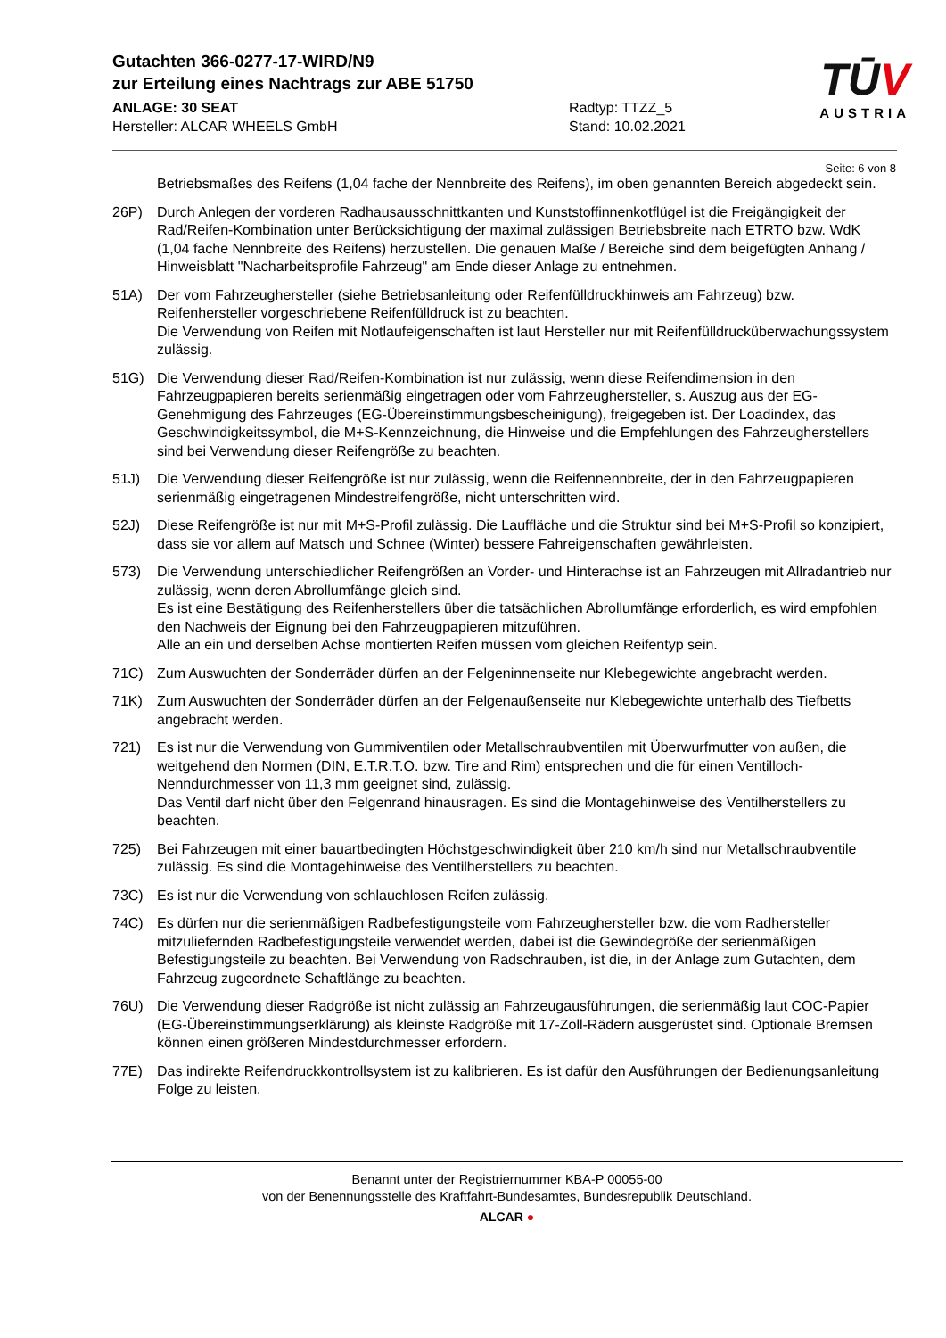Gutachten 366-0277-17-WIRD/N9
zur Erteilung eines Nachtrags zur ABE 51750
ANLAGE: 30 SEAT
Hersteller: ALCAR WHEELS GmbH
Radtyp: TTZZ_5
Stand: 10.02.2021
TŪV
AUSTRIA
Seite: 6 von 8
Betriebsmaßes des Reifens (1,04 fache der Nennbreite des Reifens), im oben genannten Bereich abgedeckt sein.
26P) Durch Anlegen der vorderen Radhausausschnittkanten und Kunststoffinnenkotflügel ist die Freigängigkeit der Rad/Reifen-Kombination unter Berücksichtigung der maximal zulässigen Betriebsbreite nach ETRTO bzw. WdK (1,04 fache Nennbreite des Reifens) herzustellen. Die genauen Maße / Bereiche sind dem beigefügten Anhang / Hinweisblatt "Nacharbeitsprofile Fahrzeug" am Ende dieser Anlage zu entnehmen.
51A) Der vom Fahrzeughersteller (siehe Betriebsanleitung oder Reifenfülldruckhinweis am Fahrzeug) bzw. Reifenhersteller vorgeschriebene Reifenfülldruck ist zu beachten.
Die Verwendung von Reifen mit Notlaufeigenschaften ist laut Hersteller nur mit Reifenfülldrucküberwachungssystem zulässig.
51G) Die Verwendung dieser Rad/Reifen-Kombination ist nur zulässig, wenn diese Reifendimension in den Fahrzeugpapieren bereits serienmäßig eingetragen oder vom Fahrzeughersteller, s. Auszug aus der EG-Genehmigung des Fahrzeuges (EG-Übereinstimmungsbescheinigung), freigegeben ist. Der Loadindex, das Geschwindigkeitssymbol, die M+S-Kennzeichnung, die Hinweise und die Empfehlungen des Fahrzeugherstellers sind bei Verwendung dieser Reifengröße zu beachten.
51J) Die Verwendung dieser Reifengröße ist nur zulässig, wenn die Reifennennbreite, der in den Fahrzeugpapieren serienmäßig eingetragenen Mindestreifengröße, nicht unterschritten wird.
52J) Diese Reifengröße ist nur mit M+S-Profil zulässig. Die Lauffläche und die Struktur sind bei M+S-Profil so konzipiert, dass sie vor allem auf Matsch und Schnee (Winter) bessere Fahreigenschaften gewährleisten.
573) Die Verwendung unterschiedlicher Reifengrößen an Vorder- und Hinterachse ist an Fahrzeugen mit Allradantrieb nur zulässig, wenn deren Abrollumfänge gleich sind.
Es ist eine Bestätigung des Reifenherstellers über die tatsächlichen Abrollumfänge erforderlich, es wird empfohlen den Nachweis der Eignung bei den Fahrzeugpapieren mitzuführen.
Alle an ein und derselben Achse montierten Reifen müssen vom gleichen Reifentyp sein.
71C) Zum Auswuchten der Sonderräder dürfen an der Felgeninnenseite nur Klebegewichte angebracht werden.
71K) Zum Auswuchten der Sonderräder dürfen an der Felgenaußenseite nur Klebegewichte unterhalb des Tiefbetts angebracht werden.
721) Es ist nur die Verwendung von Gummiventilen oder Metallschraubventilen mit Überwurfmutter von außen, die weitgehend den Normen (DIN, E.T.R.T.O. bzw. Tire and Rim) entsprechen und die für einen Ventilloch-Nenndurchmesser von 11,3 mm geeignet sind, zulässig.
Das Ventil darf nicht über den Felgenrand hinausragen. Es sind die Montagehinweise des Ventilherstellers zu beachten.
725) Bei Fahrzeugen mit einer bauartbedingten Höchstgeschwindigkeit über 210 km/h sind nur Metallschraubventile zulässig. Es sind die Montagehinweise des Ventilherstellers zu beachten.
73C) Es ist nur die Verwendung von schlauchlosen Reifen zulässig.
74C) Es dürfen nur die serienmäßigen Radbefestigungsteile vom Fahrzeughersteller bzw. die vom Radhersteller mitzuliefernden Radbefestigungsteile verwendet werden, dabei ist die Gewindegröße der serienmäßigen Befestigungsteile zu beachten. Bei Verwendung von Radschrauben, ist die, in der Anlage zum Gutachten, dem Fahrzeug zugeordnete Schaftlänge zu beachten.
76U) Die Verwendung dieser Radgröße ist nicht zulässig an Fahrzeugausführungen, die serienmäßig laut COC-Papier (EG-Übereinstimmungserklärung) als kleinste Radgröße mit 17-Zoll-Rädern ausgerüstet sind. Optionale Bremsen können einen größeren Mindestdurchmesser erfordern.
77E) Das indirekte Reifendruckkontrollsystem ist zu kalibrieren. Es ist dafür den Ausführungen der Bedienungsanleitung Folge zu leisten.
Benannt unter der Registriernummer KBA-P 00055-00
von der Benennungsstelle des Kraftfahrt-Bundesamtes, Bundesrepublik Deutschland.
ALCAR ●